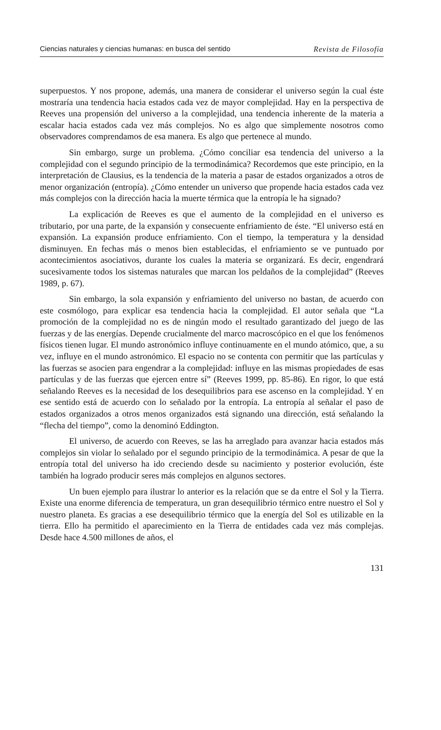Ciencias naturales y ciencias humanas: en busca del sentido Revista de Filosofía
superpuestos. Y nos propone, además, una manera de considerar el universo según la cual éste mostraría una tendencia hacia estados cada vez de mayor complejidad. Hay en la perspectiva de Reeves una propensión del universo a la complejidad, una tendencia inherente de la materia a escalar hacia estados cada vez más complejos. No es algo que simplemente nosotros como observadores comprendamos de esa manera. Es algo que pertenece al mundo.
Sin embargo, surge un problema. ¿Cómo conciliar esa tendencia del universo a la complejidad con el segundo principio de la termodinámica? Recordemos que este principio, en la interpretación de Clausius, es la tendencia de la materia a pasar de estados organizados a otros de menor organización (entropía). ¿Cómo entender un universo que propende hacia estados cada vez más complejos con la dirección hacia la muerte térmica que la entropía le ha signado?
La explicación de Reeves es que el aumento de la complejidad en el universo es tributario, por una parte, de la expansión y consecuente enfriamiento de éste. “El universo está en expansión. La expansión produce enfriamiento. Con el tiempo, la temperatura y la densidad disminuyen. En fechas más o menos bien establecidas, el enfriamiento se ve puntuado por acontecimientos asociativos, durante los cuales la materia se organizará. Es decir, engendrará sucesivamente todos los sistemas naturales que marcan los peldaños de la complejidad” (Reeves 1989, p. 67).
Sin embargo, la sola expansión y enfriamiento del universo no bastan, de acuerdo con este cosmólogo, para explicar esa tendencia hacia la complejidad. El autor señala que “La promoción de la complejidad no es de ningún modo el resultado garantizado del juego de las fuerzas y de las energías. Depende crucialmente del marco macroscópico en el que los fenómenos físicos tienen lugar. El mundo astronómico influye continuamente en el mundo atómico, que, a su vez, influye en el mundo astronómico. El espacio no se contenta con permitir que las partículas y las fuerzas se asocien para engendrar a la complejidad: influye en las mismas propiedades de esas partículas y de las fuerzas que ejercen entre sí” (Reeves 1999, pp. 85-86). En rigor, lo que está señalando Reeves es la necesidad de los desequilibrios para ese ascenso en la complejidad. Y en ese sentido está de acuerdo con lo señalado por la entropía. La entropía al señalar el paso de estados organizados a otros menos organizados está signando una dirección, está señalando la “flecha del tiempo”, como la denominó Eddington.
El universo, de acuerdo con Reeves, se las ha arreglado para avanzar hacia estados más complejos sin violar lo señalado por el segundo principio de la termodinámica. A pesar de que la entropía total del universo ha ido creciendo desde su nacimiento y posterior evolución, éste también ha logrado producir seres más complejos en algunos sectores.
Un buen ejemplo para ilustrar lo anterior es la relación que se da entre el Sol y la Tierra. Existe una enorme diferencia de temperatura, un gran desequilibrio térmico entre nuestro el Sol y nuestro planeta. Es gracias a ese desequilibrio térmico que la energía del Sol es utilizable en la tierra. Ello ha permitido el aparecimiento en la Tierra de entidades cada vez más complejas. Desde hace 4.500 millones de años, el
131